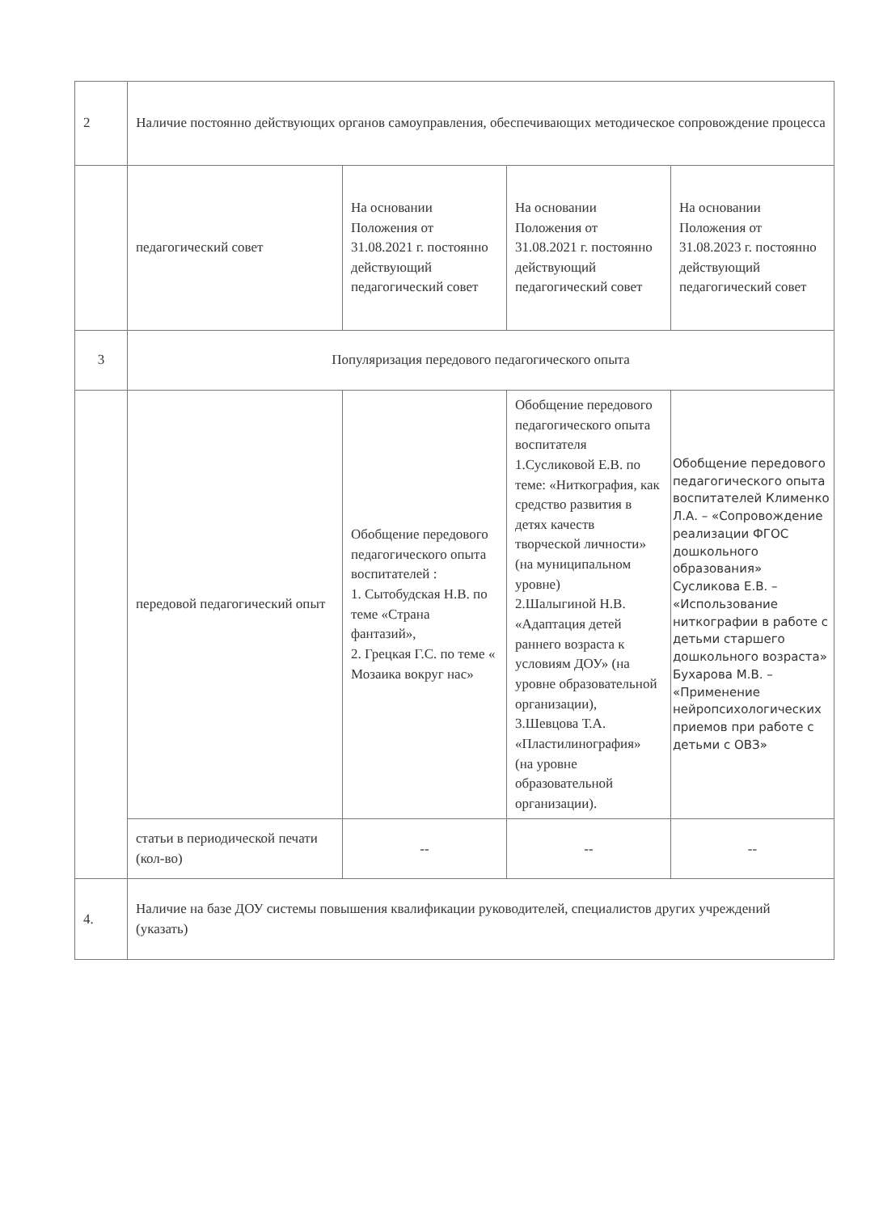| 2 | Наличие постоянно действующих органов самоуправления, обеспечивающих методическое сопровождение процесса | | | |
| | педагогический совет | На основании Положения от 31.08.2021 г. постоянно действующий педагогический совет | На основании Положения от 31.08.2021 г. постоянно действующий педагогический совет | На основании Положения от 31.08.2023 г. постоянно действующий педагогический совет |
| 3 | Популяризация передового педагогического опыта | | | |
| | передовой педагогический опыт | Обобщение передового педагогического опыта воспитателей : 1. Сытобудская Н.В. по теме «Страна фантазий», 2. Грецкая Г.С. по теме « Мозаика вокруг нас» | Обобщение передового педагогического опыта воспитателя 1.Сусликовой Е.В. по теме: «Ниткография, как средство развития в детях качеств творческой личности» (на муниципальном уровне) 2.Шалыгиной Н.В. «Адаптация детей раннего возраста к условиям ДОУ» (на уровне образовательной организации), 3.Шевцова Т.А. «Пластилинография» (на уровне образовательной организации). | Обобщение передового педагогического опыта воспитателей Клименко Л.А. – «Сопровождение реализации ФГОС дошкольного образования» Сусликова Е.В. – «Использование ниткографии в работе с детьми старшего дошкольного возраста» Бухарова М.В. – «Применение нейропсихологических приемов при работе с детьми с ОВЗ» |
| | статьи в периодической печати (кол-во) | -- | -- | -- |
| 4. | Наличие на базе ДОУ системы повышения квалификации руководителей, специалистов других учреждений (указать) | | | |